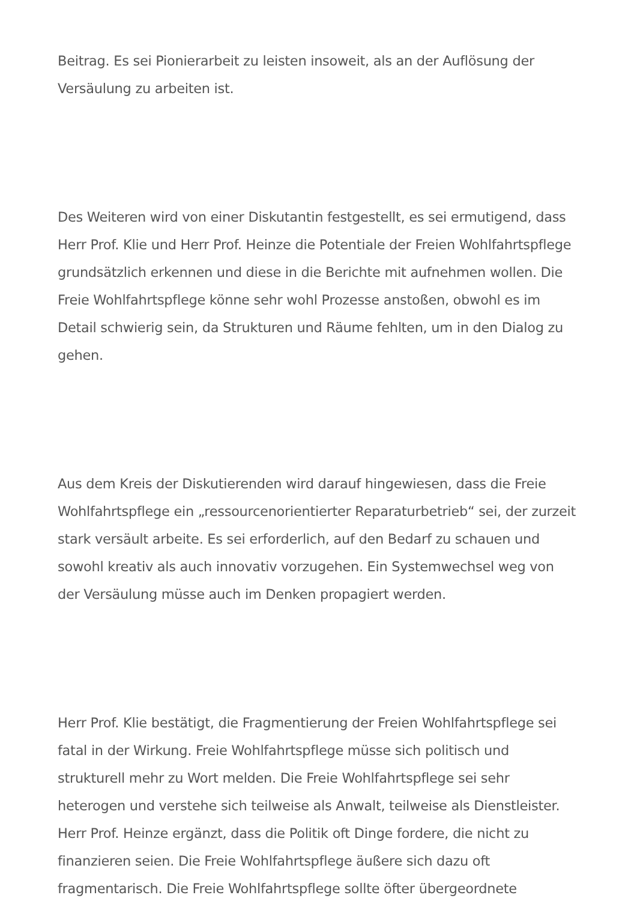Beitrag. Es sei Pionierarbeit zu leisten insoweit, als an der Auflösung der Versäulung zu arbeiten ist.
Des Weiteren wird von einer Diskutantin festgestellt, es sei ermutigend, dass Herr Prof. Klie und Herr Prof. Heinze die Potentiale der Freien Wohlfahrtspflege grundsätzlich erkennen und diese in die Berichte mit aufnehmen wollen. Die Freie Wohlfahrtspflege könne sehr wohl Prozesse anstoßen, obwohl es im Detail schwierig sein, da Strukturen und Räume fehlten, um in den Dialog zu gehen.
Aus dem Kreis der Diskutierenden wird darauf hingewiesen, dass die Freie Wohlfahrtspflege ein „ressourcenorientierter Reparaturbetrieb“ sei, der zurzeit stark versäult arbeite. Es sei erforderlich, auf den Bedarf zu schauen und sowohl kreativ als auch innovativ vorzugehen. Ein Systemwechsel weg von der Versäulung müsse auch im Denken propagiert werden.
Herr Prof. Klie bestätigt, die Fragmentierung der Freien Wohlfahrtspflege sei fatal in der Wirkung. Freie Wohlfahrtspflege müsse sich politisch und strukturell mehr zu Wort melden. Die Freie Wohlfahrtspflege sei sehr heterogen und verstehe sich teilweise als Anwalt, teilweise als Dienstleister. Herr Prof. Heinze ergänzt, dass die Politik oft Dinge fordere, die nicht zu finanzieren seien. Die Freie Wohlfahrtspflege äußere sich dazu oft fragmentarisch. Die Freie Wohlfahrtspflege sollte öfter übergeordnete